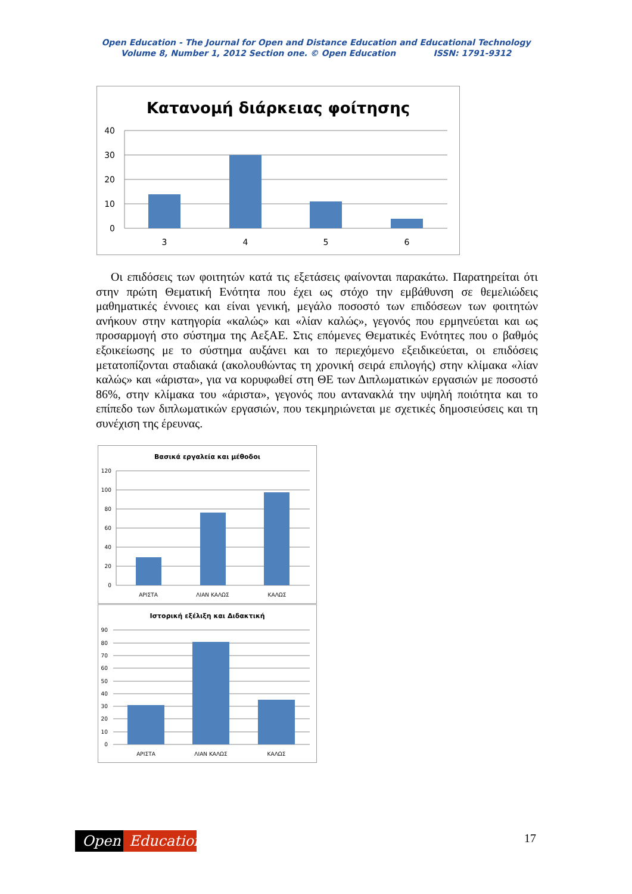Open Education - The Journal for Open and Distance Education and Educational Technology
Volume 8, Number 1, 2012 Section one. © Open Education ISSN: 1791-9312
Κατανομή διάρκειας φοίτησης
40
30
20
10
0
3
4
5
6
Οι επιδόσεις των φοιτητών κατά τις εξετάσεις φαίνονται παρακάτω. Παρατηρείται ότι στην πρώτη Θεματική Ενότητα που έχει ως στόχο την εμβάθυνση σε θεμελιώδεις μαθηματικές έννοιες και είναι γενική, μεγάλο ποσοστό των επιδόσεων των φοιτητών ανήκουν στην κατηγορία «καλώς» και «λίαν καλώς», γεγονός που ερμηνεύεται και ως προσαρμογή στο σύστημα της ΑεξΑΕ. Στις επόμενες Θεματικές Ενότητες που ο βαθμός εξοικείωσης με το σύστημα αυξάνει και το περιεχόμενο εξειδικεύεται, οι επιδόσεις μετατοπίζονται σταδιακά (ακολουθώντας τη χρονική σειρά επιλογής) στην κλίμακα «λίαν καλώς» και «άριστα», για να κορυφωθεί στη ΘΕ των Διπλωματικών εργασιών με ποσοστό 86%, στην κλίμακα του «άριστα», γεγονός που αντανακλά την υψηλή ποιότητα και το επίπεδο των διπλωματικών εργασιών, που τεκμηριώνεται με σχετικές δημοσιεύσεις και τη συνέχιση της έρευνας.
Βασικά εργαλεία και μέθοδοι
120
100
80
60
40
20
0
ΑΡΙΣΤΑ
ΛΙΑΝ ΚΑΛΩΣ
ΚΑΛΩΣ
Ιστορική εξέλιξη και Διδακτική
90
80
70
60
50
40
30
20
10
0
ΑΡΙΣΤΑ
ΛΙΑΝ ΚΑΛΩΣ
ΚΑΛΩΣ
Open Education 17